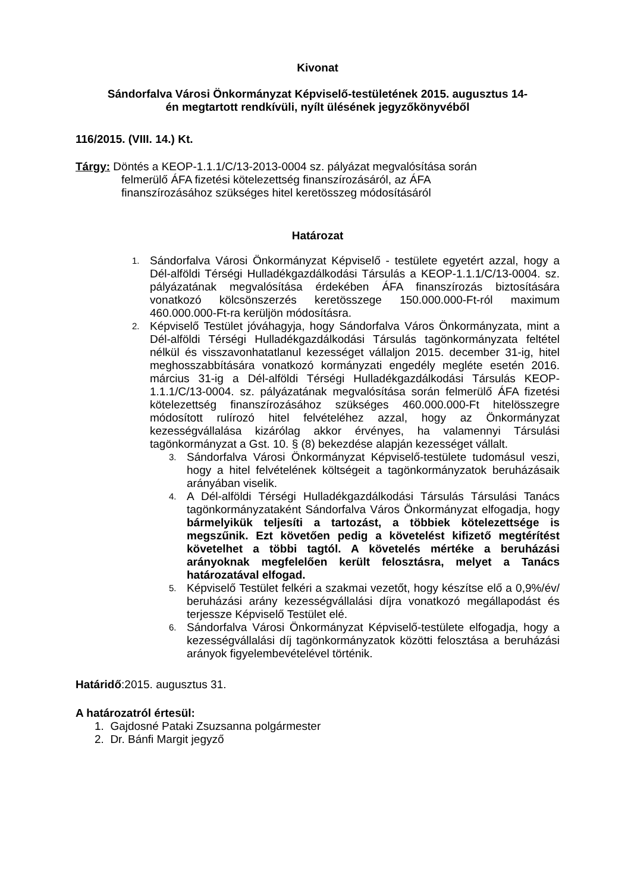Kivonat
Sándorfalva Városi Önkormányzat Képviselő-testületének 2015. augusztus 14-
én megtartott rendkívüli, nyílt ülésének jegyzőkönyvéből
116/2015. (VIII. 14.) Kt.
Tárgy: Döntés a KEOP-1.1.1/C/13-2013-0004 sz. pályázat megvalósítása során
felmerülő ÁFA fizetési kötelezettség finanszírozásáról, az ÁFA
finanszírozásához szükséges hitel keretösszeg módosításáról
Határozat
1. Sándorfalva Városi Önkormányzat Képviselő - testülete egyetért azzal, hogy a Dél-alföldi Térségi Hulladékgazdálkodási Társulás a KEOP-1.1.1/C/13-0004. sz. pályázatának megvalósítása érdekében ÁFA finanszírozás biztosítására vonatkozó kölcsönszerzés keretösszege 150.000.000-Ft-ról maximum 460.000.000-Ft-ra kerüljön módosításra.
2. Képviselő Testület jóváhagyja, hogy Sándorfalva Város Önkormányzata, mint a Dél-alföldi Térségi Hulladékgazdálkodási Társulás tagönkormányzata feltétel nélkül és visszavonhatatlanul kezességet vállaljon 2015. december 31-ig, hitel meghosszabbítására vonatkozó kormányzati engedély megléte esetén 2016. március 31-ig a Dél-alföldi Térségi Hulladékgazdálkodási Társulás KEOP-1.1.1/C/13-0004. sz. pályázatának megvalósítása során felmerülő ÁFA fizetési kötelezettség finanszírozásához szükséges 460.000.000-Ft hitelösszegre módosított rulírozó hitel felvételéhez azzal, hogy az Önkormányzat kezességvállalása kizárólag akkor érvényes, ha valamennyi Társulási tagönkormányzat a Gst. 10. § (8) bekezdése alapján kezességet vállalt.
3. Sándorfalva Városi Önkormányzat Képviselő-testülete tudomásul veszi, hogy a hitel felvételének költségeit a tagönkormányzatok beruházásaik arányában viselik.
4. A Dél-alföldi Térségi Hulladékgazdálkodási Társulás Társulási Tanács tagönkormányzataként Sándorfalva Város Önkormányzat elfogadja, hogy bármelyikük teljesíti a tartozást, a többiek kötelezettsége is megszűnik. Ezt követően pedig a követelést kifizető megtérítést követelhet a többi tagtól. A követelés mértéke a beruházási arányoknak megfelelően került felosztásra, melyet a Tanács határozatával elfogad.
5. Képviselő Testület felkéri a szakmai vezetőt, hogy készítse elő a 0,9%/év/ beruházási arány kezességvállalási díjra vonatkozó megállapodást és terjessze Képviselő Testület elé.
6. Sándorfalva Városi Önkormányzat Képviselő-testülete elfogadja, hogy a kezességvállalási díj tagönkormányzatok közötti felosztása a beruházási arányok figyelembevételével történik.
Határidő:2015. augusztus 31.
A határozatról értesül:
1. Gajdosné Pataki Zsuzsanna polgármester
2. Dr. Bánfi Margit jegyző